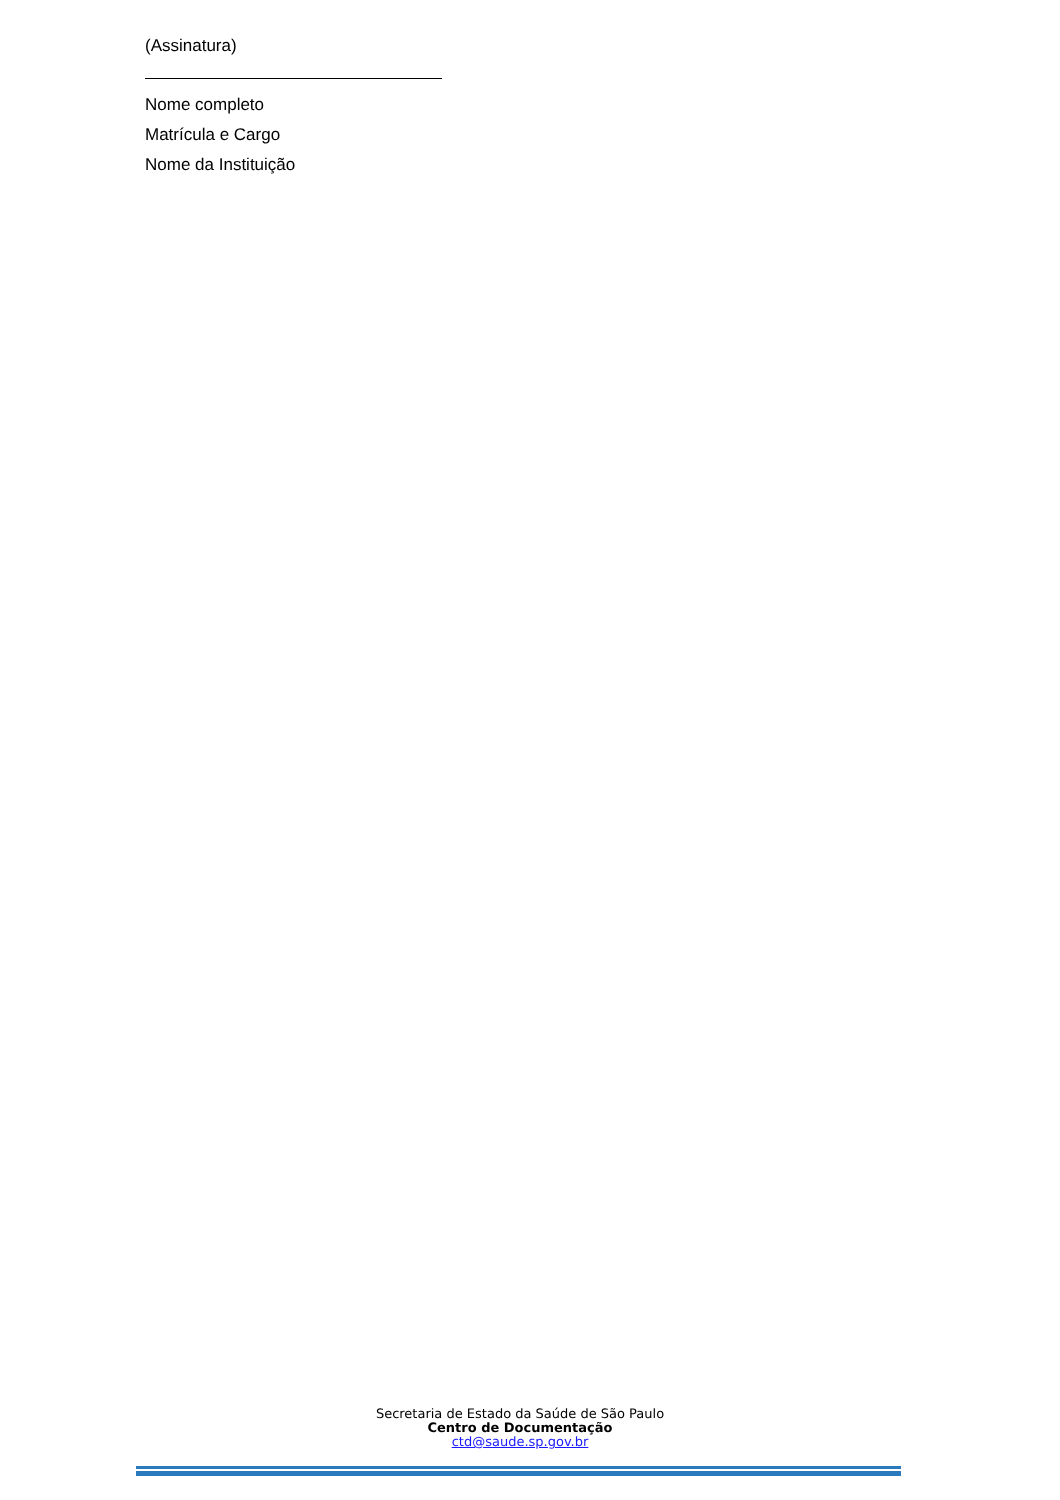(Assinatura)
Nome completo
Matrícula e Cargo
Nome da Instituição
Secretaria de Estado da Saúde de São Paulo
Centro de Documentação
ctd@saude.sp.gov.br